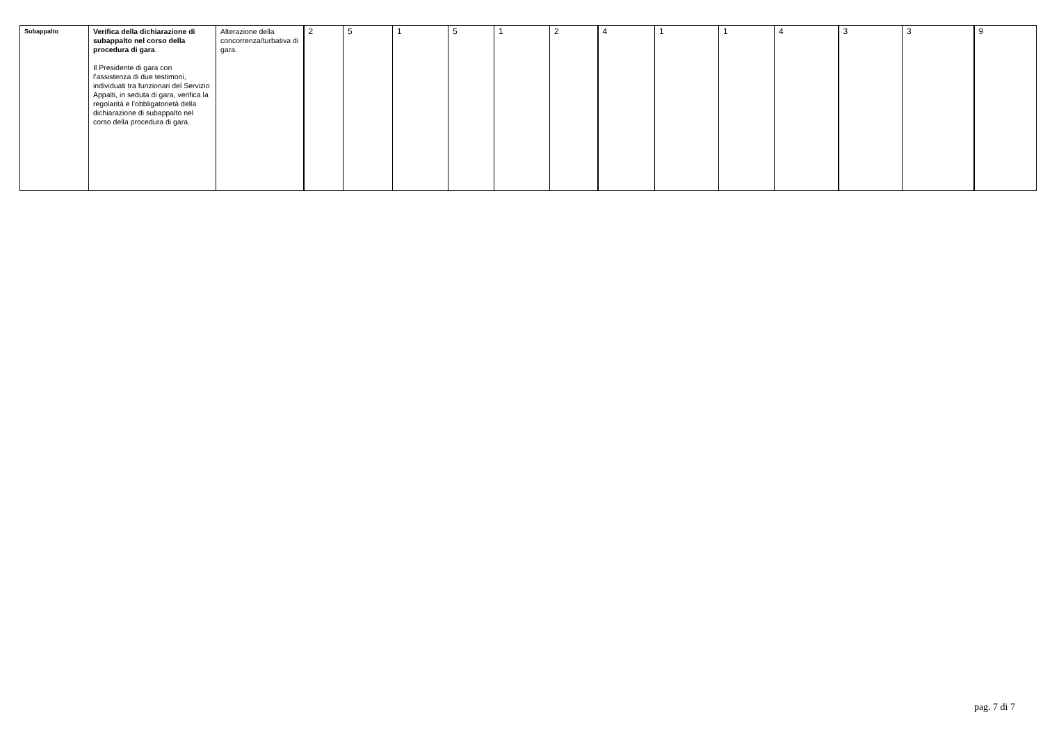| Subappalto | Verifica della dichiarazione di subappalto nel corso della procedura di gara . Il Presidente di gara con l’assistenza di due testimoni, individuati tra funzionari del Servizio Appalti, in seduta di gara, verifica la regolarità e l’obbligatorietà della dichiarazione di subappalto nel corso della procedura di gara. | Alterazione della concorrenza/turbativa di gara. | 2 | 5 | 1 | 5 | 1 | 2 | 4 | 1 | 1 | 4 | 3 | 3 | 9 |
pag. 7 di 7